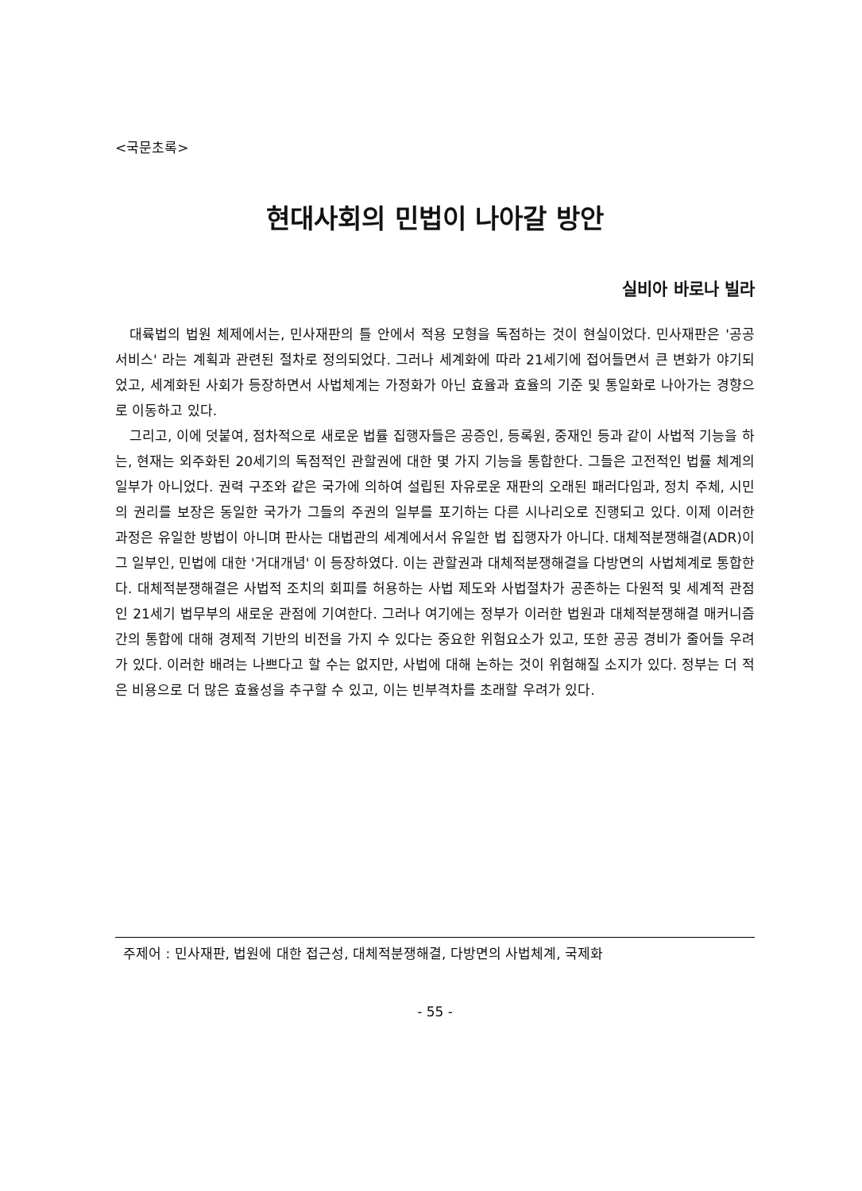<국문초록>
현대사회의 민법이 나아갈 방안
실비아 바로나 빌라
대륙법의 법원 체제에서는, 민사재판의 틀 안에서 적용 모형을 독점하는 것이 현실이었다. 민사재판은 '공공 서비스' 라는 계획과 관련된 절차로 정의되었다. 그러나 세계화에 따라 21세기에 접어들면서 큰 변화가 야기되었고, 세계화된 사회가 등장하면서 사법체계는 가정화가 아닌 효율과 효율의 기준 및 통일화로 나아가는 경향으로 이동하고 있다.
그리고, 이에 덧붙여, 점차적으로 새로운 법률 집행자들은 공증인, 등록원, 중재인 등과 같이 사법적 기능을 하는, 현재는 외주화된 20세기의 독점적인 관할권에 대한 몇 가지 기능을 통합한다. 그들은 고전적인 법률 체계의 일부가 아니었다. 권력 구조와 같은 국가에 의하여 설립된 자유로운 재판의 오래된 패러다임과, 정치 주체, 시민의 권리를 보장은 동일한 국가가 그들의 주권의 일부를 포기하는 다른 시나리오로 진행되고 있다. 이제 이러한 과정은 유일한 방법이 아니며 판사는 대법관의 세계에서서 유일한 법 집행자가 아니다. 대체적분쟁해결(ADR)이 그 일부인, 민법에 대한 '거대개념' 이 등장하였다. 이는 관할권과 대체적분쟁해결을 다방면의 사법체계로 통합한다. 대체적분쟁해결은 사법적 조치의 회피를 허용하는 사법 제도와 사법절차가 공존하는 다원적 및 세계적 관점인 21세기 법무부의 새로운 관점에 기여한다. 그러나 여기에는 정부가 이러한 법원과 대체적분쟁해결 매커니즘간의 통합에 대해 경제적 기반의 비전을 가지 수 있다는 중요한 위험요소가 있고, 또한 공공 경비가 줄어들 우려가 있다. 이러한 배려는 나쁘다고 할 수는 없지만, 사법에 대해 논하는 것이 위험해질 소지가 있다. 정부는 더 적은 비용으로 더 많은 효율성을 추구할 수 있고, 이는 빈부격차를 초래할 우려가 있다.
주제어 : 민사재판, 법원에 대한 접근성, 대체적분쟁해결, 다방면의 사법체계, 국제화
- 55 -